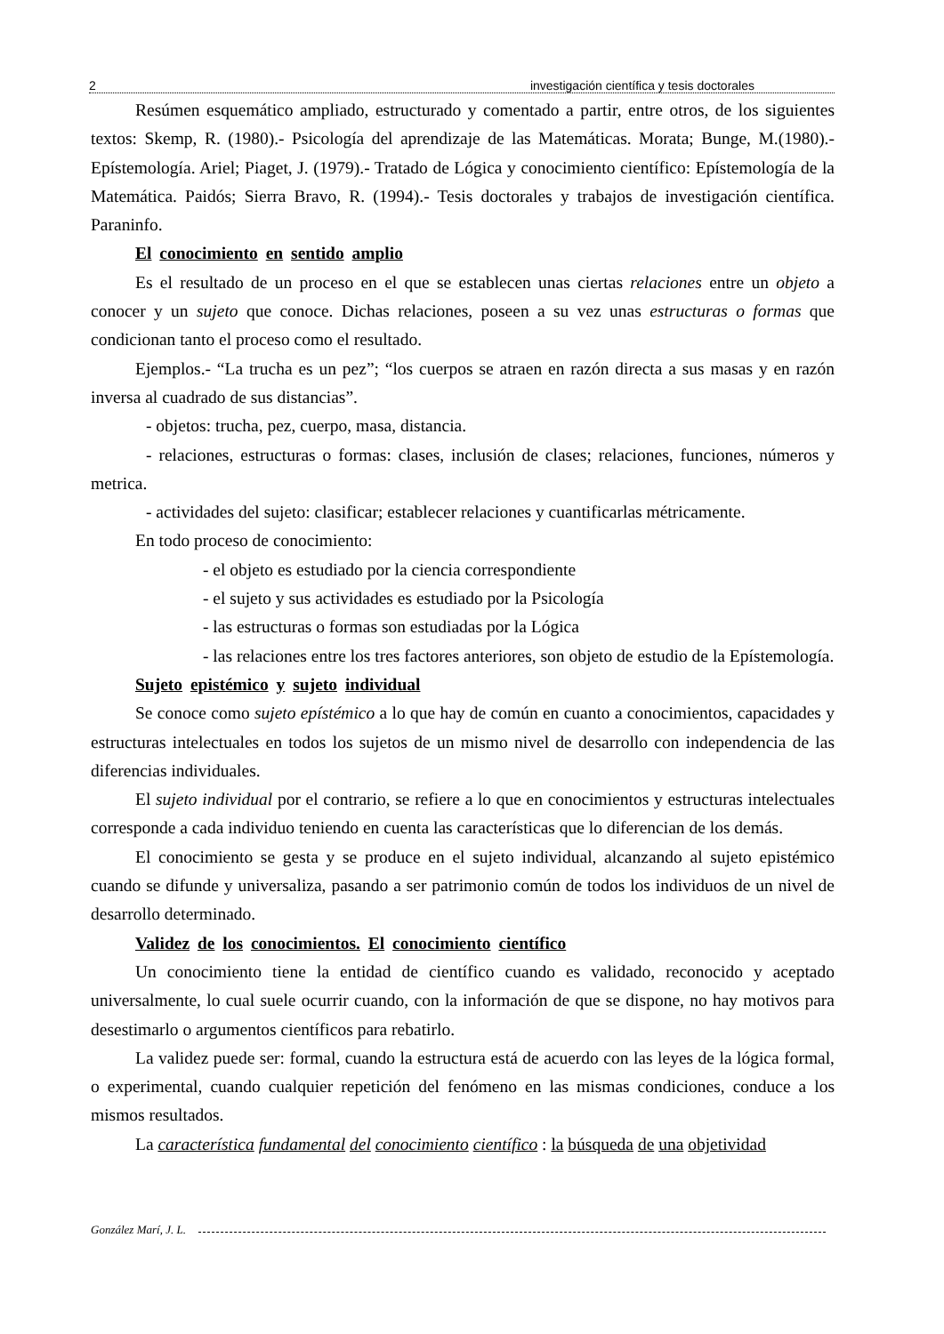2 investigación científica y tesis doctorales
Resúmen esquemático ampliado, estructurado y comentado a partir, entre otros, de los siguientes textos: Skemp, R. (1980).- Psicología del aprendizaje de las Matemáticas. Morata; Bunge, M.(1980).- Epístemología. Ariel; Piaget, J. (1979).- Tratado de Lógica y conocimiento científico: Epístemología de la Matemática. Paidós; Sierra Bravo, R. (1994).- Tesis doctorales y trabajos de investigación científica. Paraninfo.
El conocimiento en sentido amplio
Es el resultado de un proceso en el que se establecen unas ciertas relaciones entre un objeto a conocer y un sujeto que conoce. Dichas relaciones, poseen a su vez unas estructuras o formas que condicionan tanto el proceso como el resultado.
Ejemplos.- “La trucha es un pez”; “los cuerpos se atraen en razón directa a sus masas y en razón inversa al cuadrado de sus distancias”.
- objetos: trucha, pez, cuerpo, masa, distancia.
- relaciones, estructuras o formas: clases, inclusión de clases; relaciones, funciones, números y metrica.
- actividades del sujeto: clasificar; establecer relaciones y cuantificarlas métricamente.
En todo proceso de conocimiento:
- el objeto es estudiado por la ciencia correspondiente
- el sujeto y sus actividades es estudiado por la Psicología
- las estructuras o formas son estudiadas por la Lógica
- las relaciones entre los tres factores anteriores, son objeto de estudio de la Epístemología.
Sujeto epistémico y sujeto individual
Se conoce como sujeto epístémico a lo que hay de común en cuanto a conocimientos, capacidades y estructuras intelectuales en todos los sujetos de un mismo nivel de desarrollo con independencia de las diferencias individuales.
El sujeto individual por el contrario, se refiere a lo que en conocimientos y estructuras intelectuales corresponde a cada individuo teniendo en cuenta las características que lo diferencian de los demás.
El conocimiento se gesta y se produce en el sujeto individual, alcanzando al sujeto epistémico cuando se difunde y universaliza, pasando a ser patrimonio común de todos los individuos de un nivel de desarrollo determinado.
Validez de los conocimientos. El conocimiento científico
Un conocimiento tiene la entidad de científico cuando es validado, reconocido y aceptado universalmente, lo cual suele ocurrir cuando, con la información de que se dispone, no hay motivos para desestimarlo o argumentos científicos para rebatirlo.
La validez puede ser: formal, cuando la estructura está de acuerdo con las leyes de la lógica formal, o experimental, cuando cualquier repetición del fenómeno en las mismas condiciones, conduce a los mismos resultados.
La característica fundamental del conocimiento científico : la búsqueda de una objetividad
González Marí, J. L.